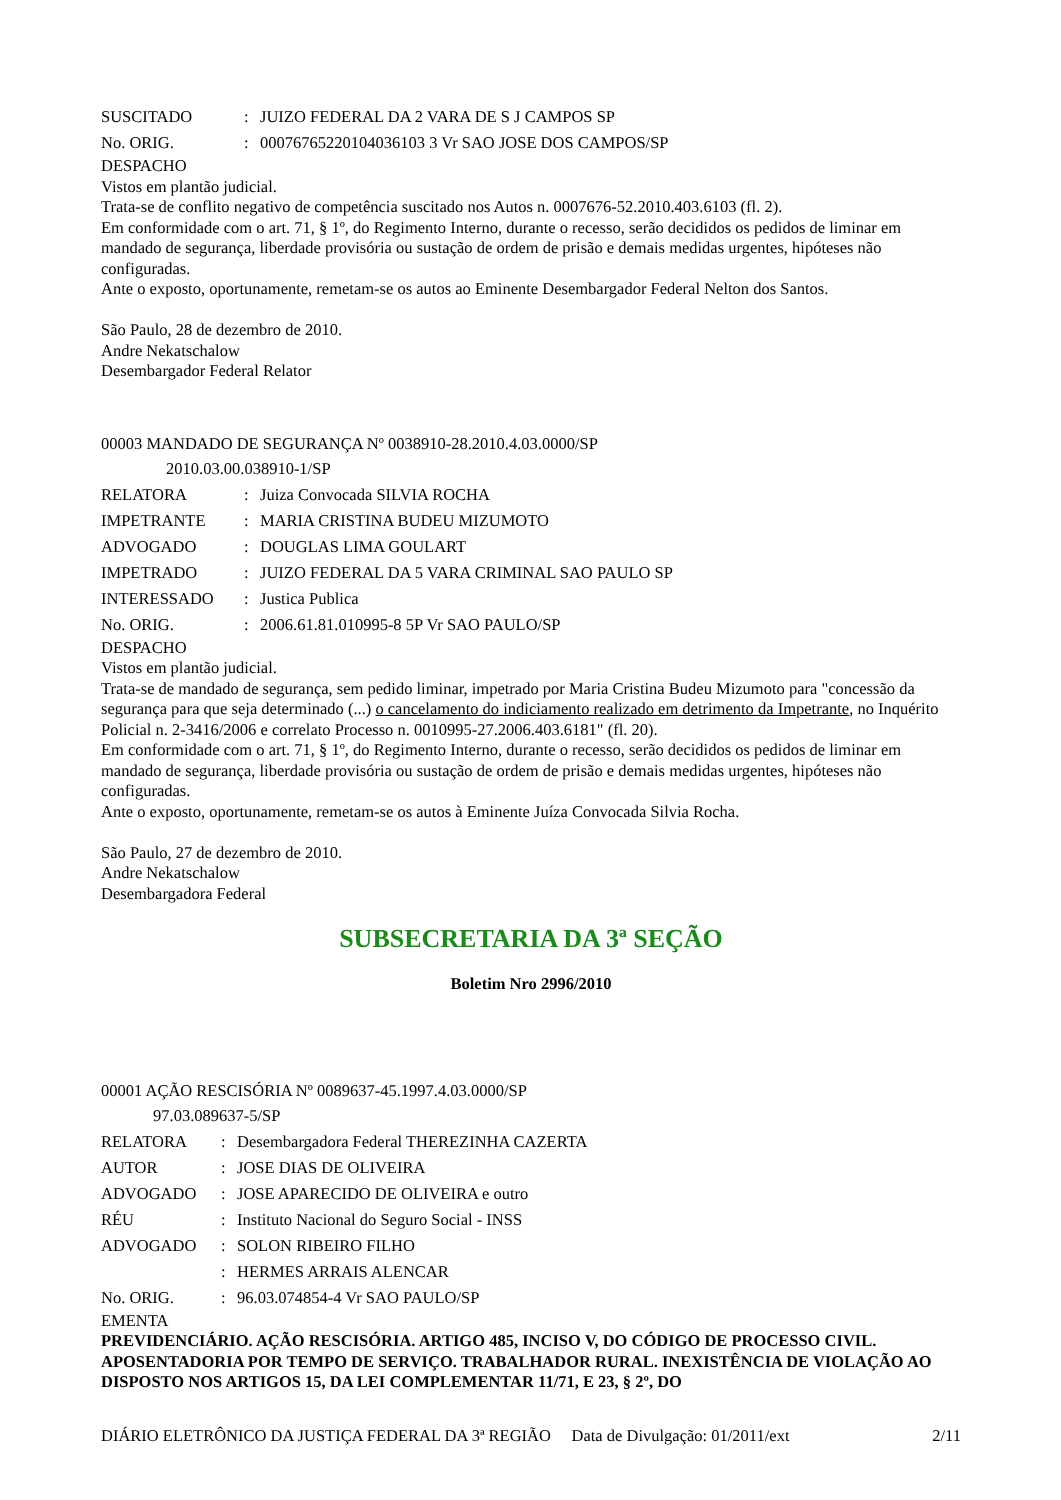| SUSCITADO | : | JUIZO FEDERAL DA 2 VARA DE S J CAMPOS SP |
| No. ORIG. | : | 00076765220104036103 3 Vr SAO JOSE DOS CAMPOS/SP |
DESPACHO
Vistos em plantão judicial.
Trata-se de conflito negativo de competência suscitado nos Autos n. 0007676-52.2010.403.6103 (fl. 2).
Em conformidade com o art. 71, § 1º, do Regimento Interno, durante o recesso, serão decididos os pedidos de liminar em mandado de segurança, liberdade provisória ou sustação de ordem de prisão e demais medidas urgentes, hipóteses não configuradas.
Ante o exposto, oportunamente, remetam-se os autos ao Eminente Desembargador Federal Nelton dos Santos.
São Paulo, 28 de dezembro de 2010.
Andre Nekatschalow
Desembargador Federal Relator
00003 MANDADO DE SEGURANÇA Nº 0038910-28.2010.4.03.0000/SP
2010.03.00.038910-1/SP
| RELATORA | : | Juiza Convocada SILVIA ROCHA |
| IMPETRANTE | : | MARIA CRISTINA BUDEU MIZUMOTO |
| ADVOGADO | : | DOUGLAS LIMA GOULART |
| IMPETRADO | : | JUIZO FEDERAL DA 5 VARA CRIMINAL SAO PAULO SP |
| INTERESSADO | : | Justica Publica |
| No. ORIG. | : | 2006.61.81.010995-8 5P Vr SAO PAULO/SP |
DESPACHO
Vistos em plantão judicial.
Trata-se de mandado de segurança, sem pedido liminar, impetrado por Maria Cristina Budeu Mizumoto para "concessão da segurança para que seja determinado (...) o cancelamento do indiciamento realizado em detrimento da Impetrante, no Inquérito Policial n. 2-3416/2006 e correlato Processo n. 0010995-27.2006.403.6181" (fl. 20).
Em conformidade com o art. 71, § 1º, do Regimento Interno, durante o recesso, serão decididos os pedidos de liminar em mandado de segurança, liberdade provisória ou sustação de ordem de prisão e demais medidas urgentes, hipóteses não configuradas.
Ante o exposto, oportunamente, remetam-se os autos à Eminente Juíza Convocada Silvia Rocha.
São Paulo, 27 de dezembro de 2010.
Andre Nekatschalow
Desembargadora Federal
SUBSECRETARIA DA 3ª SEÇÃO
Boletim Nro 2996/2010
00001 AÇÃO RESCISÓRIA Nº 0089637-45.1997.4.03.0000/SP
97.03.089637-5/SP
| RELATORA | : | Desembargadora Federal THEREZINHA CAZERTA |
| AUTOR | : | JOSE DIAS DE OLIVEIRA |
| ADVOGADO | : | JOSE APARECIDO DE OLIVEIRA e outro |
| RÉU | : | Instituto Nacional do Seguro Social - INSS |
| ADVOGADO | : | SOLON RIBEIRO FILHO |
| | : | HERMES ARRAIS ALENCAR |
| No. ORIG. | : | 96.03.074854-4 Vr SAO PAULO/SP |
EMENTA
PREVIDENCIÁRIO. AÇÃO RESCISÓRIA. ARTIGO 485, INCISO V, DO CÓDIGO DE PROCESSO CIVIL. APOSENTADORIA POR TEMPO DE SERVIÇO. TRABALHADOR RURAL. INEXISTÊNCIA DE VIOLAÇÃO AO DISPOSTO NOS ARTIGOS 15, DA LEI COMPLEMENTAR 11/71, E 23, § 2º, DO
DIÁRIO ELETRÔNICO DA JUSTIÇA FEDERAL DA 3ª REGIÃO Data de Divulgação: 01/2011/ext 2/11